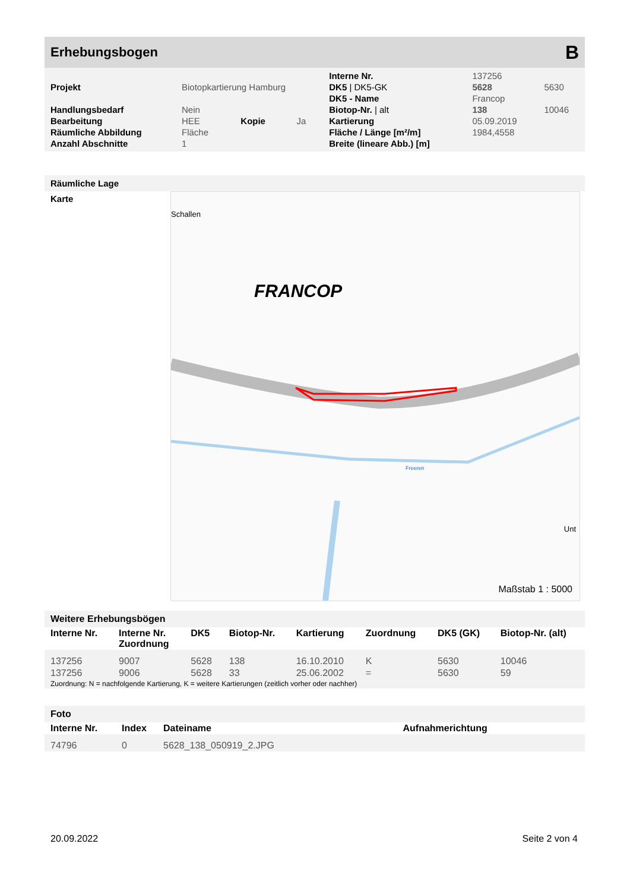Erhebungsbogen B
| | | | | Interne Nr. | 137256 | |
| Projekt | Biotopkartierung Hamburg | | | DK5 / DK5-GK | 5628 | 5630 |
| | | | | DK5 - Name | Francop | |
| Handlungsbedarf | Nein | | | Biotop-Nr. / alt | 138 | 10046 |
| Bearbeitung | HEE | Kopie | Ja | Kartierung | 05.09.2019 | |
| Räumliche Abbildung | Fläche | | | Fläche / Länge [m²/m] | 1984,4558 | |
| Anzahl Abschnitte | 1 | | | Breite (lineare Abb.) [m] | | |
Räumliche Lage
Karte
Schallen
FRANCOP
Freeren
Unt
Maßstab 1 : 5000
Weitere Erhebungsbögen
| Interne Nr. | Interne Nr. Zuordnung | DK5 | Biotop-Nr. | Kartierung | Zuordnung | DK5 (GK) | Biotop-Nr. (alt) |
| --- | --- | --- | --- | --- | --- | --- | --- |
| 137256 | 9007 | 5628 | 138 | 16.10.2010 | K | 5630 | 10046 |
| 137256 | 9006 | 5628 | 33 | 25.06.2002 | = | 5630 | 59 |
Zuordnung: N = nachfolgende Kartierung, K = weitere Kartierungen (zeitlich vorher oder nachher)
Foto
| Interne Nr. | Index | Dateiname | Aufnahmerichtung |
| --- | --- | --- | --- |
| 74796 | 0 | 5628_138_050919_2.JPG | |
20.09.2022 Seite 2 von 4